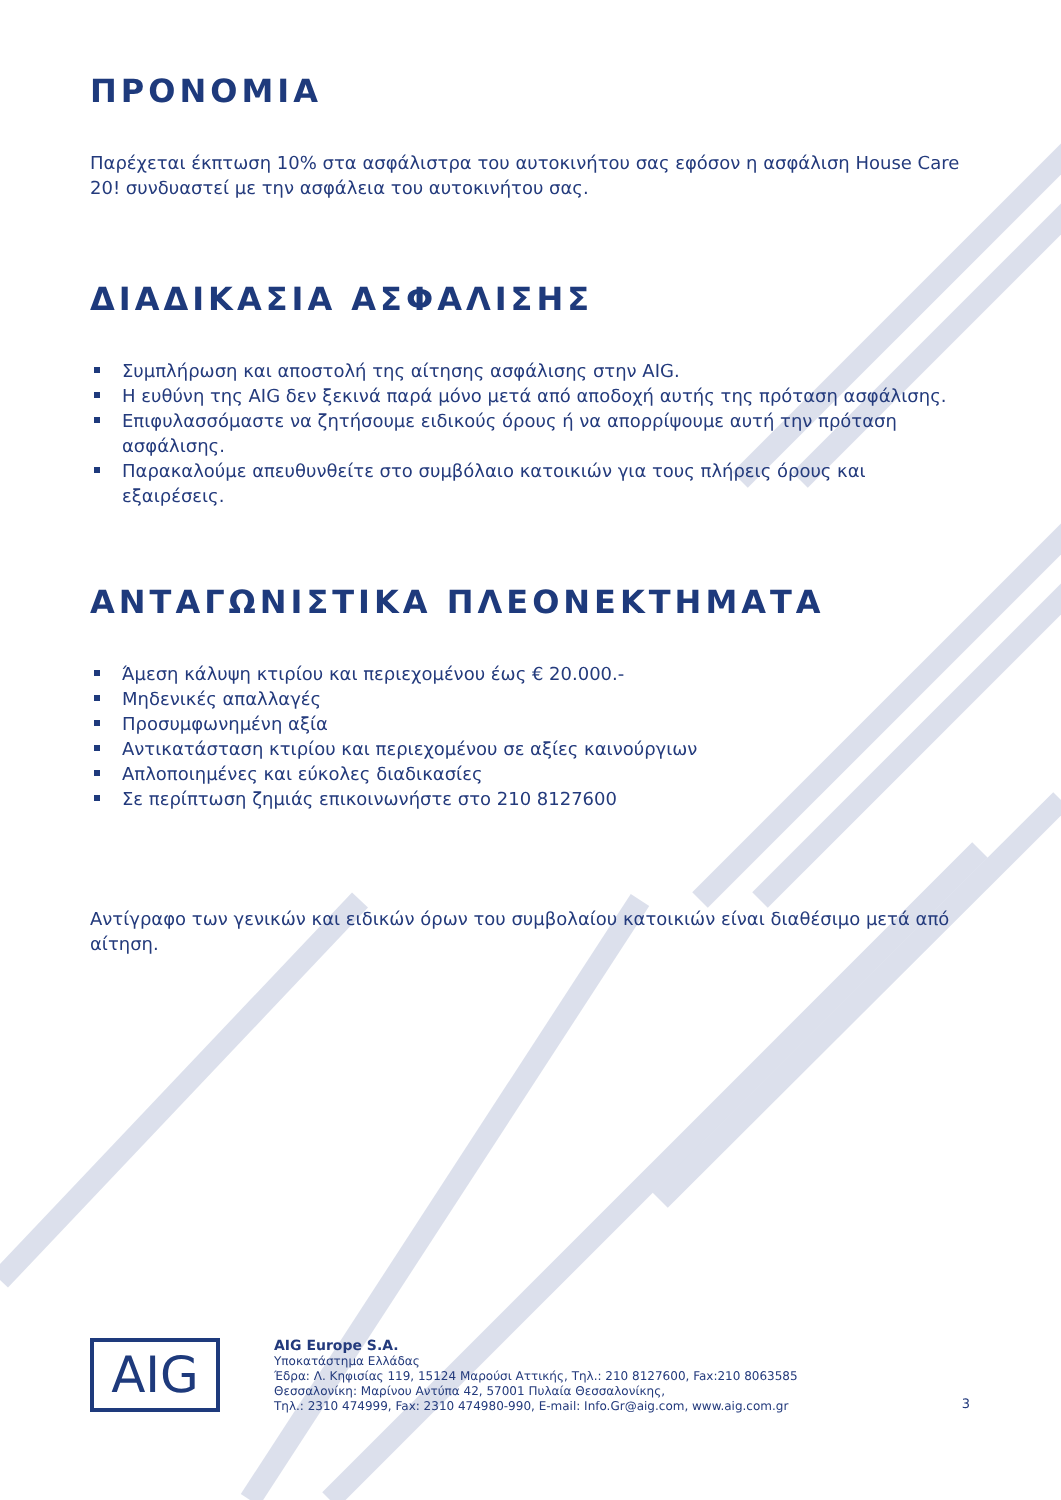ΠΡΟΝΟΜΙΑ
Παρέχεται έκπτωση 10% στα ασφάλιστρα του αυτοκινήτου σας εφόσον η ασφάλιση House Care 20! συνδυαστεί με την ασφάλεια του αυτοκινήτου σας.
ΔΙΑΔΙΚΑΣΙΑ ΑΣΦΑΛΙΣΗΣ
Συμπλήρωση και αποστολή της αίτησης ασφάλισης στην AIG.
Η ευθύνη της AIG δεν ξεκινά παρά μόνο μετά από αποδοχή αυτής της πρόταση ασφάλισης.
Επιφυλασσόμαστε να ζητήσουμε ειδικούς όρους ή να απορρίψουμε αυτή την πρόταση ασφάλισης.
Παρακαλούμε απευθυνθείτε στο συμβόλαιο κατοικιών για τους πλήρεις όρους και εξαιρέσεις.
ΑΝΤΑΓΩΝΙΣΤΙΚΑ ΠΛΕΟΝΕΚΤΗΜΑΤΑ
Άμεση κάλυψη κτιρίου και περιεχομένου έως € 20.000.-
Μηδενικές απαλλαγές
Προσυμφωνημένη αξία
Αντικατάσταση κτιρίου και περιεχομένου σε αξίες καινούργιων
Απλοποιημένες και εύκολες διαδικασίες
Σε περίπτωση ζημιάς επικοινωνήστε στο 210 8127600
Αντίγραφο των γενικών και ειδικών όρων του συμβολαίου κατοικιών είναι διαθέσιμο μετά από αίτηση.
AIG
AIG Europe S.A.
Υποκατάστημα Ελλάδας
Έδρα: Λ. Κηφισίας 119, 15124 Μαρούσι Αττικής, Τηλ.: 210 8127600, Fax:210 8063585
Θεσσαλονίκη: Μαρίνου Αντύπα 42, 57001 Πυλαία Θεσσαλονίκης,
Τηλ.: 2310 474999, Fax: 2310 474980-990, E-mail: Info.Gr@aig.com, www.aig.com.gr
3